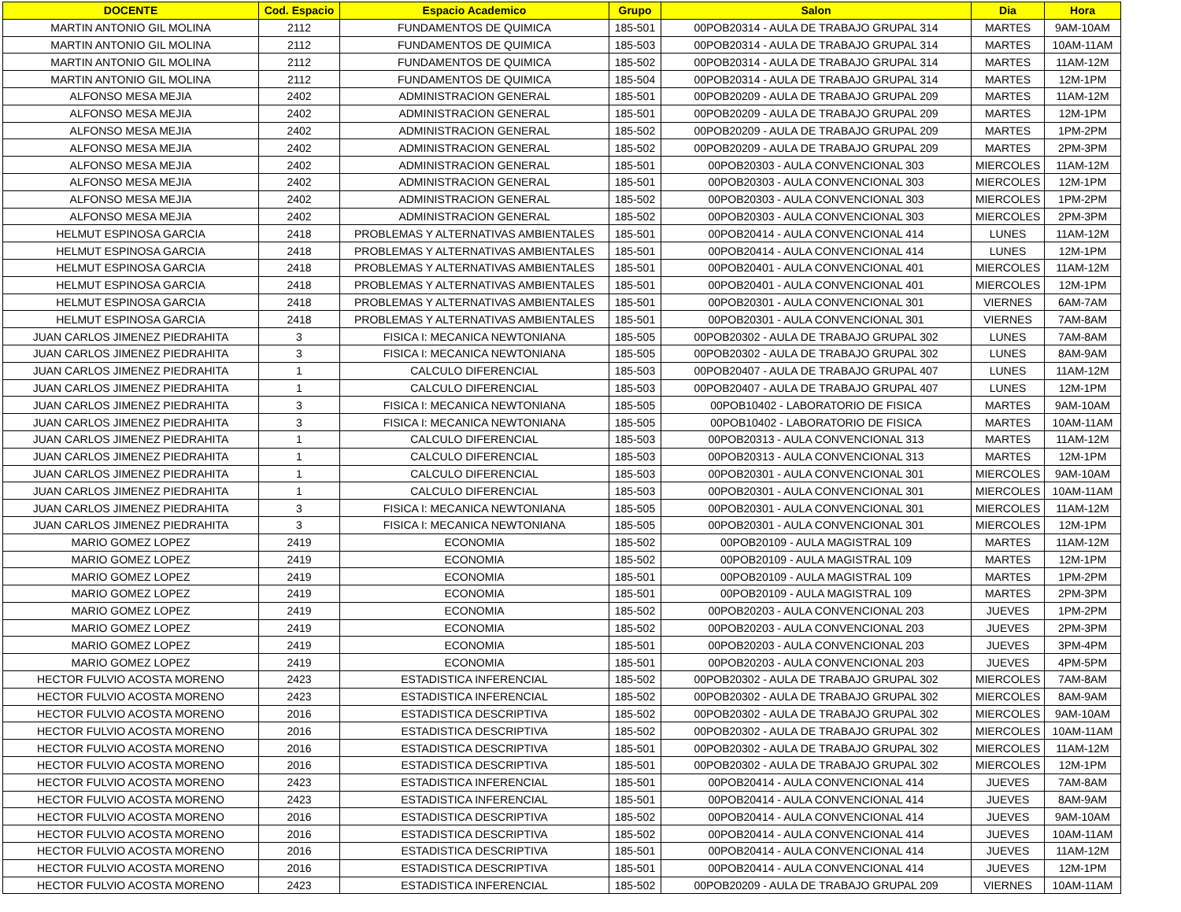| DOCENTE | Cod. Espacio | Espacio Academico | Grupo | Salon | Dia | Hora |
| --- | --- | --- | --- | --- | --- | --- |
| MARTIN ANTONIO GIL MOLINA | 2112 | FUNDAMENTOS DE QUIMICA | 185-501 | 00POB20314 - AULA DE TRABAJO GRUPAL 314 | MARTES | 9AM-10AM |
| MARTIN ANTONIO GIL MOLINA | 2112 | FUNDAMENTOS DE QUIMICA | 185-503 | 00POB20314 - AULA DE TRABAJO GRUPAL 314 | MARTES | 10AM-11AM |
| MARTIN ANTONIO GIL MOLINA | 2112 | FUNDAMENTOS DE QUIMICA | 185-502 | 00POB20314 - AULA DE TRABAJO GRUPAL 314 | MARTES | 11AM-12M |
| MARTIN ANTONIO GIL MOLINA | 2112 | FUNDAMENTOS DE QUIMICA | 185-504 | 00POB20314 - AULA DE TRABAJO GRUPAL 314 | MARTES | 12M-1PM |
| ALFONSO MESA MEJIA | 2402 | ADMINISTRACION GENERAL | 185-501 | 00POB20209 - AULA DE TRABAJO GRUPAL 209 | MARTES | 11AM-12M |
| ALFONSO MESA MEJIA | 2402 | ADMINISTRACION GENERAL | 185-501 | 00POB20209 - AULA DE TRABAJO GRUPAL 209 | MARTES | 12M-1PM |
| ALFONSO MESA MEJIA | 2402 | ADMINISTRACION GENERAL | 185-502 | 00POB20209 - AULA DE TRABAJO GRUPAL 209 | MARTES | 1PM-2PM |
| ALFONSO MESA MEJIA | 2402 | ADMINISTRACION GENERAL | 185-502 | 00POB20209 - AULA DE TRABAJO GRUPAL 209 | MARTES | 2PM-3PM |
| ALFONSO MESA MEJIA | 2402 | ADMINISTRACION GENERAL | 185-501 | 00POB20303 - AULA CONVENCIONAL 303 | MIERCOLES | 11AM-12M |
| ALFONSO MESA MEJIA | 2402 | ADMINISTRACION GENERAL | 185-501 | 00POB20303 - AULA CONVENCIONAL 303 | MIERCOLES | 12M-1PM |
| ALFONSO MESA MEJIA | 2402 | ADMINISTRACION GENERAL | 185-502 | 00POB20303 - AULA CONVENCIONAL 303 | MIERCOLES | 1PM-2PM |
| ALFONSO MESA MEJIA | 2402 | ADMINISTRACION GENERAL | 185-502 | 00POB20303 - AULA CONVENCIONAL 303 | MIERCOLES | 2PM-3PM |
| HELMUT ESPINOSA GARCIA | 2418 | PROBLEMAS Y ALTERNATIVAS AMBIENTALES | 185-501 | 00POB20414 - AULA CONVENCIONAL 414 | LUNES | 11AM-12M |
| HELMUT ESPINOSA GARCIA | 2418 | PROBLEMAS Y ALTERNATIVAS AMBIENTALES | 185-501 | 00POB20414 - AULA CONVENCIONAL 414 | LUNES | 12M-1PM |
| HELMUT ESPINOSA GARCIA | 2418 | PROBLEMAS Y ALTERNATIVAS AMBIENTALES | 185-501 | 00POB20401 - AULA CONVENCIONAL 401 | MIERCOLES | 11AM-12M |
| HELMUT ESPINOSA GARCIA | 2418 | PROBLEMAS Y ALTERNATIVAS AMBIENTALES | 185-501 | 00POB20401 - AULA CONVENCIONAL 401 | MIERCOLES | 12M-1PM |
| HELMUT ESPINOSA GARCIA | 2418 | PROBLEMAS Y ALTERNATIVAS AMBIENTALES | 185-501 | 00POB20301 - AULA CONVENCIONAL 301 | VIERNES | 6AM-7AM |
| HELMUT ESPINOSA GARCIA | 2418 | PROBLEMAS Y ALTERNATIVAS AMBIENTALES | 185-501 | 00POB20301 - AULA CONVENCIONAL 301 | VIERNES | 7AM-8AM |
| JUAN CARLOS JIMENEZ PIEDRAHITA | 3 | FISICA I: MECANICA NEWTONIANA | 185-505 | 00POB20302 - AULA DE TRABAJO GRUPAL 302 | LUNES | 7AM-8AM |
| JUAN CARLOS JIMENEZ PIEDRAHITA | 3 | FISICA I: MECANICA NEWTONIANA | 185-505 | 00POB20302 - AULA DE TRABAJO GRUPAL 302 | LUNES | 8AM-9AM |
| JUAN CARLOS JIMENEZ PIEDRAHITA | 1 | CALCULO DIFERENCIAL | 185-503 | 00POB20407 - AULA DE TRABAJO GRUPAL 407 | LUNES | 11AM-12M |
| JUAN CARLOS JIMENEZ PIEDRAHITA | 1 | CALCULO DIFERENCIAL | 185-503 | 00POB20407 - AULA DE TRABAJO GRUPAL 407 | LUNES | 12M-1PM |
| JUAN CARLOS JIMENEZ PIEDRAHITA | 3 | FISICA I: MECANICA NEWTONIANA | 185-505 | 00POB10402 - LABORATORIO DE FISICA | MARTES | 9AM-10AM |
| JUAN CARLOS JIMENEZ PIEDRAHITA | 3 | FISICA I: MECANICA NEWTONIANA | 185-505 | 00POB10402 - LABORATORIO DE FISICA | MARTES | 10AM-11AM |
| JUAN CARLOS JIMENEZ PIEDRAHITA | 1 | CALCULO DIFERENCIAL | 185-503 | 00POB20313 - AULA CONVENCIONAL 313 | MARTES | 11AM-12M |
| JUAN CARLOS JIMENEZ PIEDRAHITA | 1 | CALCULO DIFERENCIAL | 185-503 | 00POB20313 - AULA CONVENCIONAL 313 | MARTES | 12M-1PM |
| JUAN CARLOS JIMENEZ PIEDRAHITA | 1 | CALCULO DIFERENCIAL | 185-503 | 00POB20301 - AULA CONVENCIONAL 301 | MIERCOLES | 9AM-10AM |
| JUAN CARLOS JIMENEZ PIEDRAHITA | 1 | CALCULO DIFERENCIAL | 185-503 | 00POB20301 - AULA CONVENCIONAL 301 | MIERCOLES | 10AM-11AM |
| JUAN CARLOS JIMENEZ PIEDRAHITA | 3 | FISICA I: MECANICA NEWTONIANA | 185-505 | 00POB20301 - AULA CONVENCIONAL 301 | MIERCOLES | 11AM-12M |
| JUAN CARLOS JIMENEZ PIEDRAHITA | 3 | FISICA I: MECANICA NEWTONIANA | 185-505 | 00POB20301 - AULA CONVENCIONAL 301 | MIERCOLES | 12M-1PM |
| MARIO GOMEZ LOPEZ | 2419 | ECONOMIA | 185-502 | 00POB20109 - AULA MAGISTRAL 109 | MARTES | 11AM-12M |
| MARIO GOMEZ LOPEZ | 2419 | ECONOMIA | 185-502 | 00POB20109 - AULA MAGISTRAL 109 | MARTES | 12M-1PM |
| MARIO GOMEZ LOPEZ | 2419 | ECONOMIA | 185-501 | 00POB20109 - AULA MAGISTRAL 109 | MARTES | 1PM-2PM |
| MARIO GOMEZ LOPEZ | 2419 | ECONOMIA | 185-501 | 00POB20109 - AULA MAGISTRAL 109 | MARTES | 2PM-3PM |
| MARIO GOMEZ LOPEZ | 2419 | ECONOMIA | 185-502 | 00POB20203 - AULA CONVENCIONAL 203 | JUEVES | 1PM-2PM |
| MARIO GOMEZ LOPEZ | 2419 | ECONOMIA | 185-502 | 00POB20203 - AULA CONVENCIONAL 203 | JUEVES | 2PM-3PM |
| MARIO GOMEZ LOPEZ | 2419 | ECONOMIA | 185-501 | 00POB20203 - AULA CONVENCIONAL 203 | JUEVES | 3PM-4PM |
| MARIO GOMEZ LOPEZ | 2419 | ECONOMIA | 185-501 | 00POB20203 - AULA CONVENCIONAL 203 | JUEVES | 4PM-5PM |
| HECTOR FULVIO ACOSTA MORENO | 2423 | ESTADISTICA INFERENCIAL | 185-502 | 00POB20302 - AULA DE TRABAJO GRUPAL 302 | MIERCOLES | 7AM-8AM |
| HECTOR FULVIO ACOSTA MORENO | 2423 | ESTADISTICA INFERENCIAL | 185-502 | 00POB20302 - AULA DE TRABAJO GRUPAL 302 | MIERCOLES | 8AM-9AM |
| HECTOR FULVIO ACOSTA MORENO | 2016 | ESTADISTICA DESCRIPTIVA | 185-502 | 00POB20302 - AULA DE TRABAJO GRUPAL 302 | MIERCOLES | 9AM-10AM |
| HECTOR FULVIO ACOSTA MORENO | 2016 | ESTADISTICA DESCRIPTIVA | 185-502 | 00POB20302 - AULA DE TRABAJO GRUPAL 302 | MIERCOLES | 10AM-11AM |
| HECTOR FULVIO ACOSTA MORENO | 2016 | ESTADISTICA DESCRIPTIVA | 185-501 | 00POB20302 - AULA DE TRABAJO GRUPAL 302 | MIERCOLES | 11AM-12M |
| HECTOR FULVIO ACOSTA MORENO | 2016 | ESTADISTICA DESCRIPTIVA | 185-501 | 00POB20302 - AULA DE TRABAJO GRUPAL 302 | MIERCOLES | 12M-1PM |
| HECTOR FULVIO ACOSTA MORENO | 2423 | ESTADISTICA INFERENCIAL | 185-501 | 00POB20414 - AULA CONVENCIONAL 414 | JUEVES | 7AM-8AM |
| HECTOR FULVIO ACOSTA MORENO | 2423 | ESTADISTICA INFERENCIAL | 185-501 | 00POB20414 - AULA CONVENCIONAL 414 | JUEVES | 8AM-9AM |
| HECTOR FULVIO ACOSTA MORENO | 2016 | ESTADISTICA DESCRIPTIVA | 185-502 | 00POB20414 - AULA CONVENCIONAL 414 | JUEVES | 9AM-10AM |
| HECTOR FULVIO ACOSTA MORENO | 2016 | ESTADISTICA DESCRIPTIVA | 185-502 | 00POB20414 - AULA CONVENCIONAL 414 | JUEVES | 10AM-11AM |
| HECTOR FULVIO ACOSTA MORENO | 2016 | ESTADISTICA DESCRIPTIVA | 185-501 | 00POB20414 - AULA CONVENCIONAL 414 | JUEVES | 11AM-12M |
| HECTOR FULVIO ACOSTA MORENO | 2016 | ESTADISTICA DESCRIPTIVA | 185-501 | 00POB20414 - AULA CONVENCIONAL 414 | JUEVES | 12M-1PM |
| HECTOR FULVIO ACOSTA MORENO | 2423 | ESTADISTICA INFERENCIAL | 185-502 | 00POB20209 - AULA DE TRABAJO GRUPAL 209 | VIERNES | 10AM-11AM |